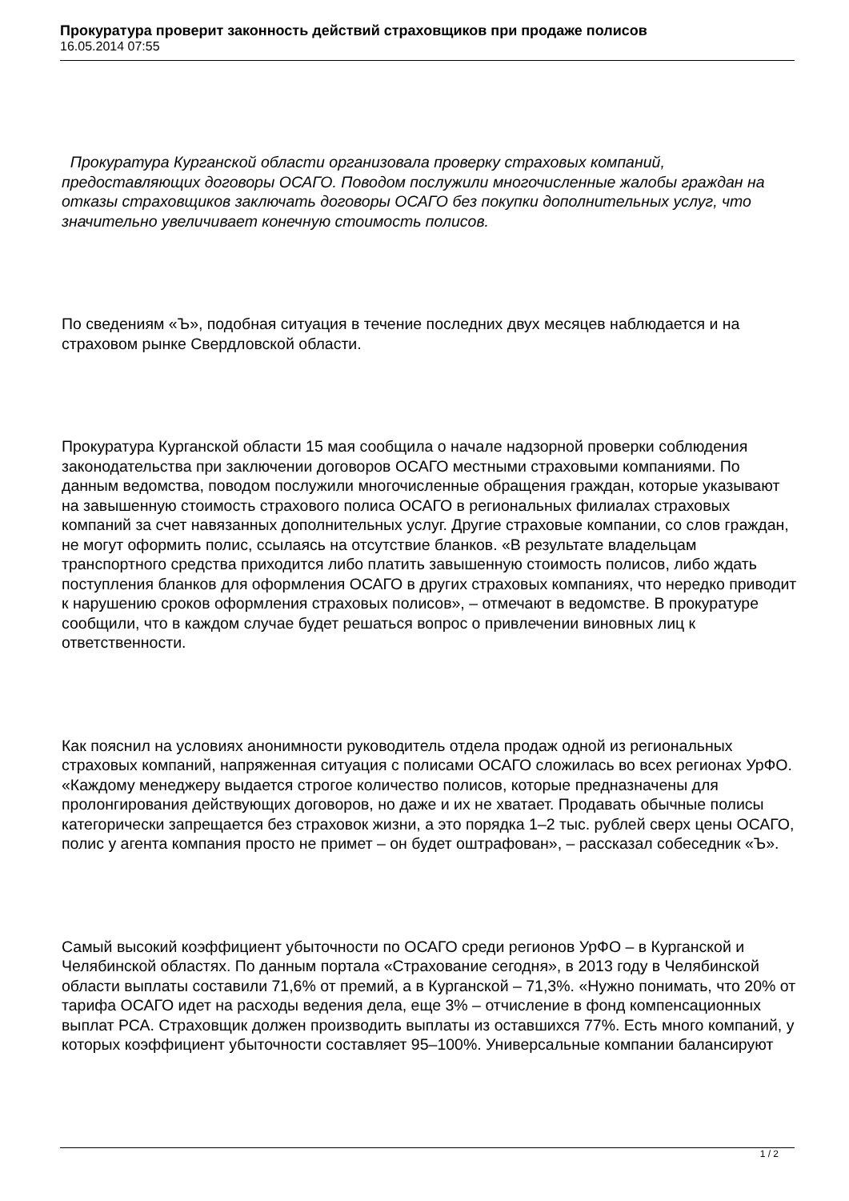Прокуратура проверит законность действий страховщиков при продаже полисов
16.05.2014 07:55
Прокуратура Курганской области организовала проверку страховых компаний, предоставляющих договоры ОСАГО. Поводом послужили многочисленные жалобы граждан на отказы страховщиков заключать договоры ОСАГО без покупки дополнительных услуг, что значительно увеличивает конечную стоимость полисов.
По сведениям «Ъ», подобная ситуация в течение последних двух месяцев наблюдается и на страховом рынке Свердловской области.
Прокуратура Курганской области 15 мая сообщила о начале надзорной проверки соблюдения законодательства при заключении договоров ОСАГО местными страховыми компаниями. По данным ведомства, поводом послужили многочисленные обращения граждан, которые указывают на завышенную стоимость страхового полиса ОСАГО в региональных филиалах страховых компаний за счет навязанных дополнительных услуг. Другие страховые компании, со слов граждан, не могут оформить полис, ссылаясь на отсутствие бланков. «В результате владельцам транспортного средства приходится либо платить завышенную стоимость полисов, либо ждать поступления бланков для оформления ОСАГО в других страховых компаниях, что нередко приводит к нарушению сроков оформления страховых полисов», – отмечают в ведомстве. В прокуратуре сообщили, что в каждом случае будет решаться вопрос о привлечении виновных лиц к ответственности.
Как пояснил на условиях анонимности руководитель отдела продаж одной из региональных страховых компаний, напряженная ситуация с полисами ОСАГО сложилась во всех регионах УрФО. «Каждому менеджеру выдается строгое количество полисов, которые предназначены для пролонгирования действующих договоров, но даже и их не хватает. Продавать обычные полисы категорически запрещается без страховок жизни, а это порядка 1–2 тыс. рублей сверх цены ОСАГО, полис у агента компания просто не примет – он будет оштрафован», – рассказал собеседник «Ъ».
Самый высокий коэффициент убыточности по ОСАГО среди регионов УрФО – в Курганской и Челябинской областях. По данным портала «Страхование сегодня», в 2013 году в Челябинской области выплаты составили 71,6% от премий, а в Курганской – 71,3%. «Нужно понимать, что 20% от тарифа ОСАГО идет на расходы ведения дела, еще 3% – отчисление в фонд компенсационных выплат РСА. Страховщик должен производить выплаты из оставшихся 77%. Есть много компаний, у которых коэффициент убыточности составляет 95–100%. Универсальные компании балансируют
1 / 2